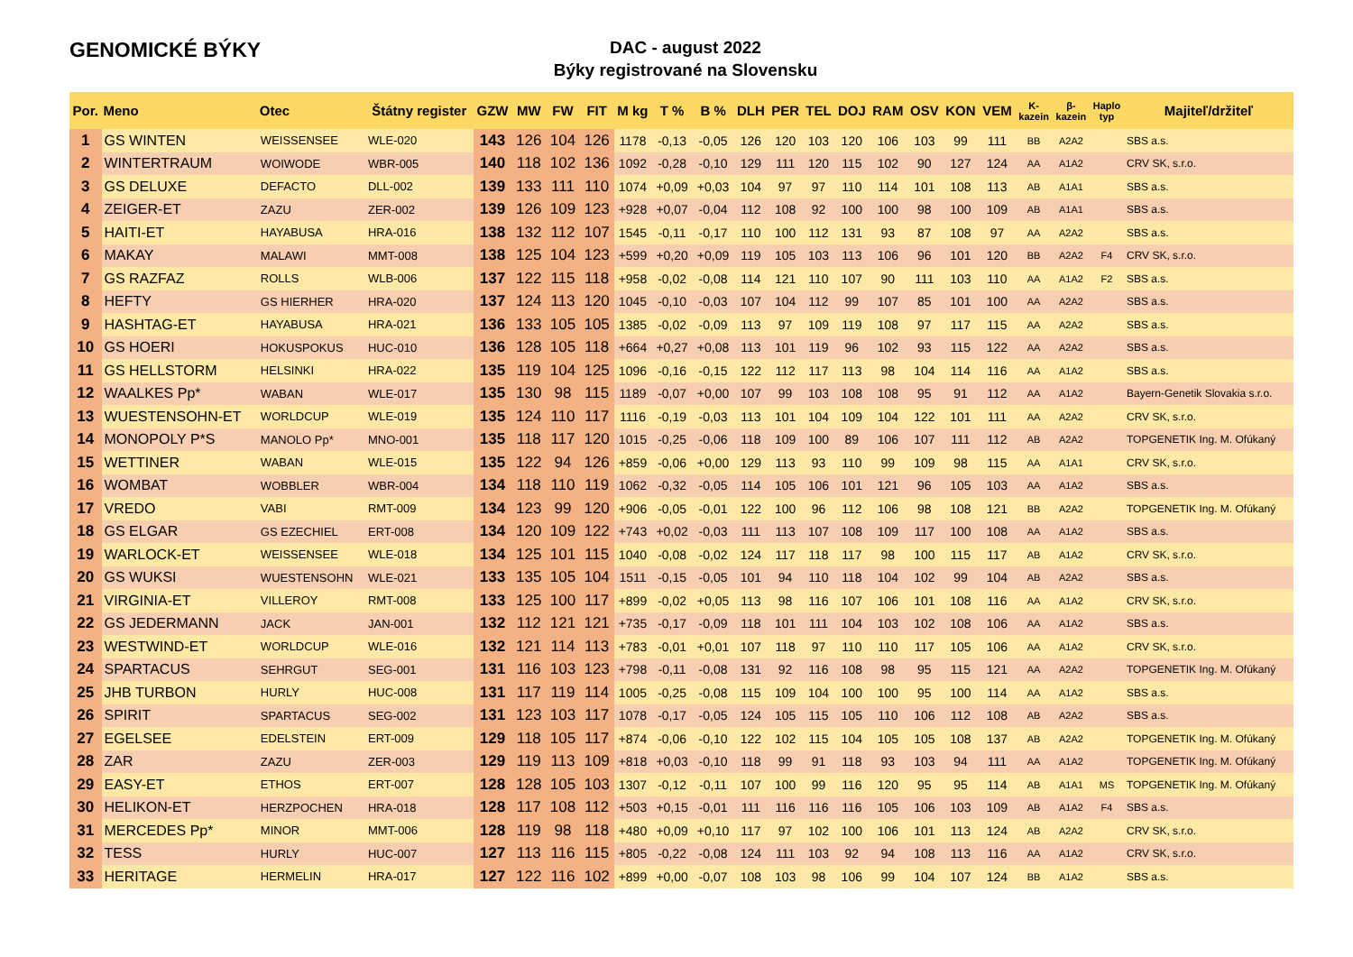GENOMICKÉ BÝKY
DAC - august 2022
Býky registrované na Slovensku
| Por. | Meno | Otec | Štátny register | GZW | MW | FW | FIT | M kg | T % | B % | DLH | PER | TEL | DOJ | RAM | OSV | KON | VEM | K- kazein | β- kazein | Haplo typ | Majiteľ/držiteľ |
| --- | --- | --- | --- | --- | --- | --- | --- | --- | --- | --- | --- | --- | --- | --- | --- | --- | --- | --- | --- | --- | --- | --- |
| 1 | GS WINTEN | WEISSENSEE | WLE-020 | 143 | 126 | 104 | 126 | 1178 | -0,13 | -0,05 | 126 | 120 | 103 | 120 | 106 | 103 | 99 | 111 | BB | A2A2 | | SBS a.s. |
| 2 | WINTERTRAUM | WOIWODE | WBR-005 | 140 | 118 | 102 | 136 | 1092 | -0,28 | -0,10 | 129 | 111 | 120 | 115 | 102 | 90 | 127 | 124 | AA | A1A2 | | CRV SK, s.r.o. |
| 3 | GS DELUXE | DEFACTO | DLL-002 | 139 | 133 | 111 | 110 | 1074 | +0,09 | +0,03 | 104 | 97 | 97 | 110 | 114 | 101 | 108 | 113 | AB | A1A1 | | SBS a.s. |
| 4 | ZEIGER-ET | ZAZU | ZER-002 | 139 | 126 | 109 | 123 | +928 | +0,07 | -0,04 | 112 | 108 | 92 | 100 | 100 | 98 | 100 | 109 | AB | A1A1 | | SBS a.s. |
| 5 | HAITI-ET | HAYABUSA | HRA-016 | 138 | 132 | 112 | 107 | 1545 | -0,11 | -0,17 | 110 | 100 | 112 | 131 | 93 | 87 | 108 | 97 | AA | A2A2 | | SBS a.s. |
| 6 | MAKAY | MALAWI | MMT-008 | 138 | 125 | 104 | 123 | +599 | +0,20 | +0,09 | 119 | 105 | 103 | 113 | 106 | 96 | 101 | 120 | BB | A2A2 | F4 | CRV SK, s.r.o. |
| 7 | GS RAZFAZ | ROLLS | WLB-006 | 137 | 122 | 115 | 118 | +958 | -0,02 | -0,08 | 114 | 121 | 110 | 107 | 90 | 111 | 103 | 110 | AA | A1A2 | F2 | SBS a.s. |
| 8 | HEFTY | GS HIERHER | HRA-020 | 137 | 124 | 113 | 120 | 1045 | -0,10 | -0,03 | 107 | 104 | 112 | 99 | 107 | 85 | 101 | 100 | AA | A2A2 | | SBS a.s. |
| 9 | HASHTAG-ET | HAYABUSA | HRA-021 | 136 | 133 | 105 | 105 | 1385 | -0,02 | -0,09 | 113 | 97 | 109 | 119 | 108 | 97 | 117 | 115 | AA | A2A2 | | SBS a.s. |
| 10 | GS HOERI | HOKUSPOKUS | HUC-010 | 136 | 128 | 105 | 118 | +664 | +0,27 | +0,08 | 113 | 101 | 119 | 96 | 102 | 93 | 115 | 122 | AA | A2A2 | | SBS a.s. |
| 11 | GS HELLSTORM | HELSINKI | HRA-022 | 135 | 119 | 104 | 125 | 1096 | -0,16 | -0,15 | 122 | 112 | 117 | 113 | 98 | 104 | 114 | 116 | AA | A1A2 | | SBS a.s. |
| 12 | WAALKES Pp* | WABAN | WLE-017 | 135 | 130 | 98 | 115 | 1189 | -0,07 | +0,00 | 107 | 99 | 103 | 108 | 108 | 95 | 91 | 112 | AA | A1A2 | | Bayern-Genetik Slovakia s.r.o. |
| 13 | WUESTENSOHN-ET | WORLDCUP | WLE-019 | 135 | 124 | 110 | 117 | 1116 | -0,19 | -0,03 | 113 | 101 | 104 | 109 | 104 | 122 | 101 | 111 | AA | A2A2 | | CRV SK, s.r.o. |
| 14 | MONOPOLY P*S | MANOLO Pp* | MNO-001 | 135 | 118 | 117 | 120 | 1015 | -0,25 | -0,06 | 118 | 109 | 100 | 89 | 106 | 107 | 111 | 112 | AB | A2A2 | | TOPGENETIK Ing. M. Ofúkaný |
| 15 | WETTINER | WABAN | WLE-015 | 135 | 122 | 94 | 126 | +859 | -0,06 | +0,00 | 129 | 113 | 93 | 110 | 99 | 109 | 98 | 115 | AA | A1A1 | | CRV SK, s.r.o. |
| 16 | WOMBAT | WOBBLER | WBR-004 | 134 | 118 | 110 | 119 | 1062 | -0,32 | -0,05 | 114 | 105 | 106 | 101 | 121 | 96 | 105 | 103 | AA | A1A2 | | SBS a.s. |
| 17 | VREDO | VABI | RMT-009 | 134 | 123 | 99 | 120 | +906 | -0,05 | -0,01 | 122 | 100 | 96 | 112 | 106 | 98 | 108 | 121 | BB | A2A2 | | TOPGENETIK Ing. M. Ofúkaný |
| 18 | GS ELGAR | GS EZECHIEL | ERT-008 | 134 | 120 | 109 | 122 | +743 | +0,02 | -0,03 | 111 | 113 | 107 | 108 | 109 | 117 | 100 | 108 | AA | A1A2 | | SBS a.s. |
| 19 | WARLOCK-ET | WEISSENSEE | WLE-018 | 134 | 125 | 101 | 115 | 1040 | -0,08 | -0,02 | 124 | 117 | 118 | 117 | 98 | 100 | 115 | 117 | AB | A1A2 | | CRV SK, s.r.o. |
| 20 | GS WUKSI | WUESTENSOHN | WLE-021 | 133 | 135 | 105 | 104 | 1511 | -0,15 | -0,05 | 101 | 94 | 110 | 118 | 104 | 102 | 99 | 104 | AB | A2A2 | | SBS a.s. |
| 21 | VIRGINIA-ET | VILLEROY | RMT-008 | 133 | 125 | 100 | 117 | +899 | -0,02 | +0,05 | 113 | 98 | 116 | 107 | 106 | 101 | 108 | 116 | AA | A1A2 | | CRV SK, s.r.o. |
| 22 | GS JEDERMANN | JACK | JAN-001 | 132 | 112 | 121 | 121 | +735 | -0,17 | -0,09 | 118 | 101 | 111 | 104 | 103 | 102 | 108 | 106 | AA | A1A2 | | SBS a.s. |
| 23 | WESTWIND-ET | WORLDCUP | WLE-016 | 132 | 121 | 114 | 113 | +783 | -0,01 | +0,01 | 107 | 118 | 97 | 110 | 110 | 117 | 105 | 106 | AA | A1A2 | | CRV SK, s.r.o. |
| 24 | SPARTACUS | SEHRGUT | SEG-001 | 131 | 116 | 103 | 123 | +798 | -0,11 | -0,08 | 131 | 92 | 116 | 108 | 98 | 95 | 115 | 121 | AA | A2A2 | | TOPGENETIK Ing. M. Ofúkaný |
| 25 | JHB TURBON | HURLY | HUC-008 | 131 | 117 | 119 | 114 | 1005 | -0,25 | -0,08 | 115 | 109 | 104 | 100 | 100 | 95 | 100 | 114 | AA | A1A2 | | SBS a.s. |
| 26 | SPIRIT | SPARTACUS | SEG-002 | 131 | 123 | 103 | 117 | 1078 | -0,17 | -0,05 | 124 | 105 | 115 | 105 | 110 | 106 | 112 | 108 | AB | A2A2 | | SBS a.s. |
| 27 | EGELSEE | EDELSTEIN | ERT-009 | 129 | 118 | 105 | 117 | +874 | -0,06 | -0,10 | 122 | 102 | 115 | 104 | 105 | 105 | 108 | 137 | AB | A2A2 | | TOPGENETIK Ing. M. Ofúkaný |
| 28 | ZAR | ZAZU | ZER-003 | 129 | 119 | 113 | 109 | +818 | +0,03 | -0,10 | 118 | 99 | 91 | 118 | 93 | 103 | 94 | 111 | AA | A1A2 | | TOPGENETIK Ing. M. Ofúkaný |
| 29 | EASY-ET | ETHOS | ERT-007 | 128 | 128 | 105 | 103 | 1307 | -0,12 | -0,11 | 107 | 100 | 99 | 116 | 120 | 95 | 95 | 114 | AB | A1A1 | MS | TOPGENETIK Ing. M. Ofúkaný |
| 30 | HELIKON-ET | HERZPOCHEN | HRA-018 | 128 | 117 | 108 | 112 | +503 | +0,15 | -0,01 | 111 | 116 | 116 | 116 | 105 | 106 | 103 | 109 | AB | A1A2 | F4 | SBS a.s. |
| 31 | MERCEDES Pp* | MINOR | MMT-006 | 128 | 119 | 98 | 118 | +480 | +0,09 | +0,10 | 117 | 97 | 102 | 100 | 106 | 101 | 113 | 124 | AB | A2A2 | | CRV SK, s.r.o. |
| 32 | TESS | HURLY | HUC-007 | 127 | 113 | 116 | 115 | +805 | -0,22 | -0,08 | 124 | 111 | 103 | 92 | 94 | 108 | 113 | 116 | AA | A1A2 | | CRV SK, s.r.o. |
| 33 | HERITAGE | HERMELIN | HRA-017 | 127 | 122 | 116 | 102 | +899 | +0,00 | -0,07 | 108 | 103 | 98 | 106 | 99 | 104 | 107 | 124 | BB | A1A2 | | SBS a.s. |